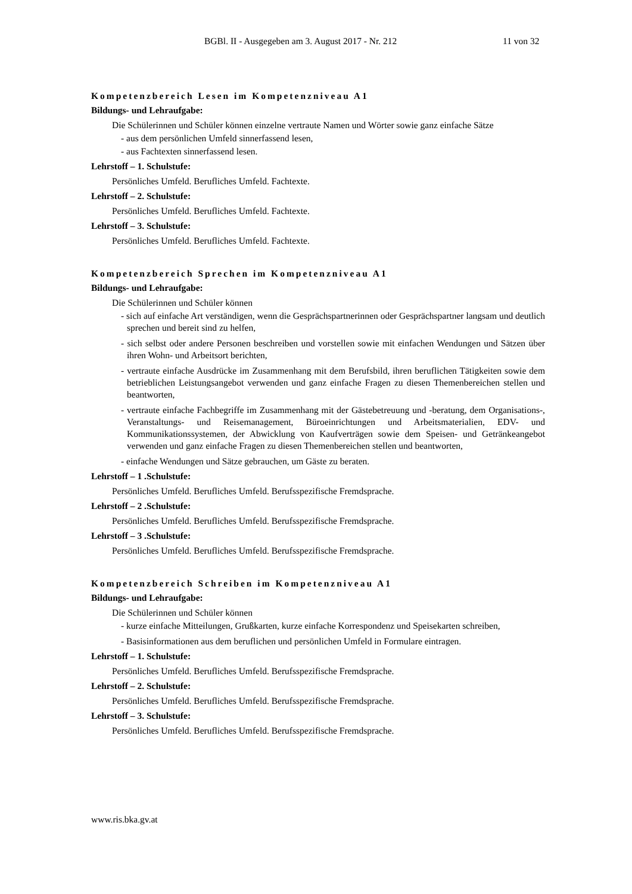BGBl. II - Ausgegeben am 3. August 2017 - Nr. 212 11 von 32
Kompetenzbereich Lesen im Kompetenzniveau A1
Bildungs- und Lehraufgabe:
Die Schülerinnen und Schüler können einzelne vertraute Namen und Wörter sowie ganz einfache Sätze
- aus dem persönlichen Umfeld sinnerfassend lesen,
- aus Fachtexten sinnerfassend lesen.
Lehrstoff – 1. Schulstufe:
Persönliches Umfeld. Berufliches Umfeld. Fachtexte.
Lehrstoff – 2. Schulstufe:
Persönliches Umfeld. Berufliches Umfeld. Fachtexte.
Lehrstoff – 3. Schulstufe:
Persönliches Umfeld. Berufliches Umfeld. Fachtexte.
Kompetenzbereich Sprechen im Kompetenzniveau A1
Bildungs- und Lehraufgabe:
Die Schülerinnen und Schüler können
- sich auf einfache Art verständigen, wenn die Gesprächspartnerinnen oder Gesprächspartner langsam und deutlich sprechen und bereit sind zu helfen,
- sich selbst oder andere Personen beschreiben und vorstellen sowie mit einfachen Wendungen und Sätzen über ihren Wohn- und Arbeitsort berichten,
- vertraute einfache Ausdrücke im Zusammenhang mit dem Berufsbild, ihren beruflichen Tätigkeiten sowie dem betrieblichen Leistungsangebot verwenden und ganz einfache Fragen zu diesen Themenbereichen stellen und beantworten,
- vertraute einfache Fachbegriffe im Zusammenhang mit der Gästebetreuung und -beratung, dem Organisations-, Veranstaltungs- und Reisemanagement, Büroeinrichtungen und Arbeitsmaterialien, EDV- und Kommunikationssystemen, der Abwicklung von Kaufverträgen sowie dem Speisen- und Getränkeangebot verwenden und ganz einfache Fragen zu diesen Themenbereichen stellen und beantworten,
- einfache Wendungen und Sätze gebrauchen, um Gäste zu beraten.
Lehrstoff – 1 .Schulstufe:
Persönliches Umfeld. Berufliches Umfeld. Berufsspezifische Fremdsprache.
Lehrstoff – 2 .Schulstufe:
Persönliches Umfeld. Berufliches Umfeld. Berufsspezifische Fremdsprache.
Lehrstoff – 3 .Schulstufe:
Persönliches Umfeld. Berufliches Umfeld. Berufsspezifische Fremdsprache.
Kompetenzbereich Schreiben im Kompetenzniveau A1
Bildungs- und Lehraufgabe:
Die Schülerinnen und Schüler können
- kurze einfache Mitteilungen, Grußkarten, kurze einfache Korrespondenz und Speisekarten schreiben,
- Basisinformationen aus dem beruflichen und persönlichen Umfeld in Formulare eintragen.
Lehrstoff – 1. Schulstufe:
Persönliches Umfeld. Berufliches Umfeld. Berufsspezifische Fremdsprache.
Lehrstoff – 2. Schulstufe:
Persönliches Umfeld. Berufliches Umfeld. Berufsspezifische Fremdsprache.
Lehrstoff – 3. Schulstufe:
Persönliches Umfeld. Berufliches Umfeld. Berufsspezifische Fremdsprache.
www.ris.bka.gv.at